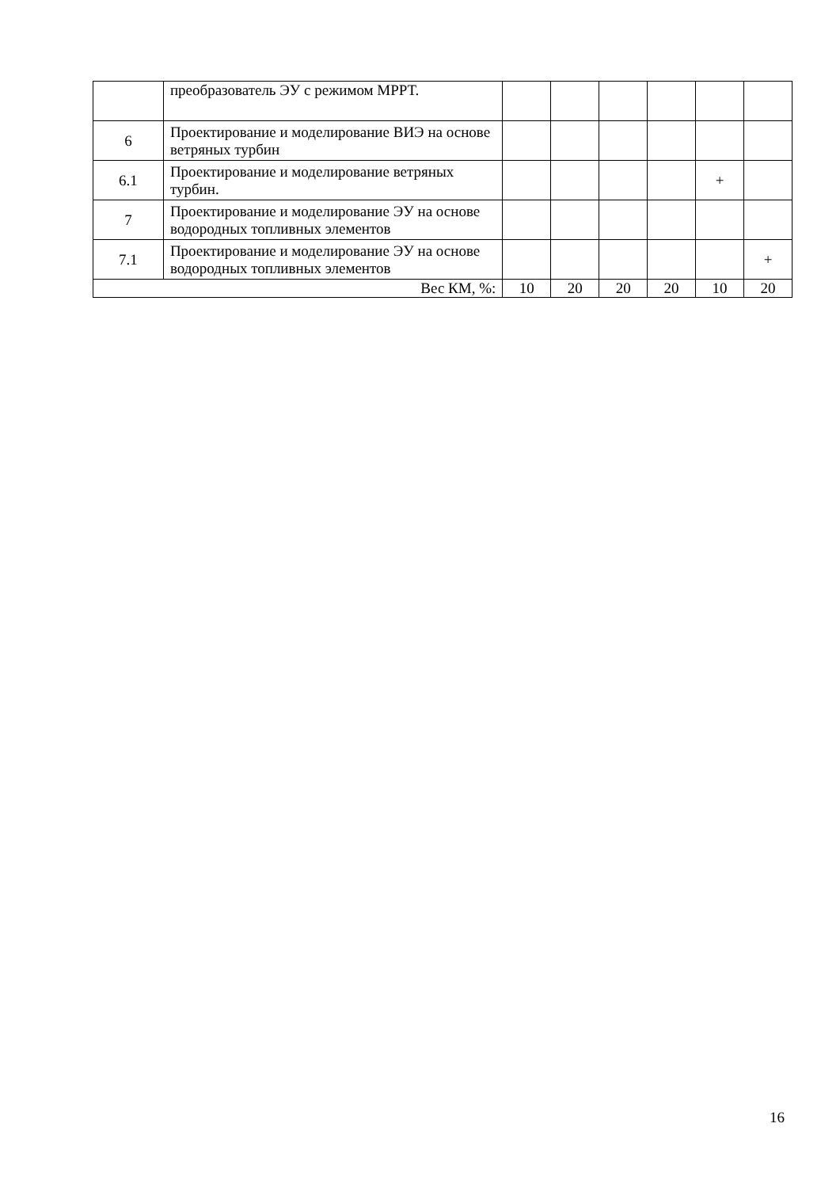| | преобразователь ЭУ с режимом MPPT. | | | | | | |
| 6 | Проектирование и моделирование ВИЭ на основе ветряных турбин | | | | | | |
| 6.1 | Проектирование и моделирование ветряных турбин. | | | | | + | |
| 7 | Проектирование и моделирование ЭУ на основе водородных топливных элементов | | | | | | |
| 7.1 | Проектирование и моделирование ЭУ на основе водородных топливных элементов | | | | | | + |
| Вес КМ, %: | | 10 | 20 | 20 | 20 | 10 | 20 |
16